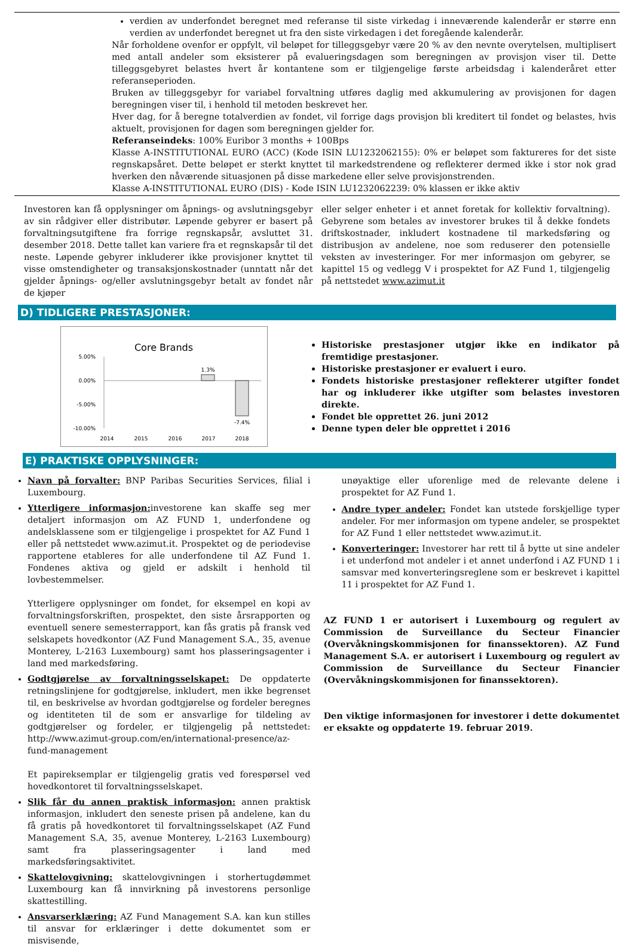verdien av underfondet beregnet med referanse til siste virkedag i inneværende kalenderår er større enn verdien av underfondet beregnet ut fra den siste virkedagen i det foregående kalenderår.
Når forholdene ovenfor er oppfylt, vil beløpet for tilleggsgebyr være 20 % av den nevnte overytelsen, multiplisert med antall andeler som eksisterer på evalueringsdagen som beregningen av provisjon viser til. Dette tilleggsgebyret belastes hvert år kontantene som er tilgjengelige første arbeidsdag i kalenderåret etter referanseperioden.
Bruken av tilleggsgebyr for variabel forvaltning utføres daglig med akkumulering av provisjonen for dagen beregningen viser til, i henhold til metoden beskrevet her.
Hver dag, for å beregne totalverdien av fondet, vil forrige dags provisjon bli kreditert til fondet og belastes, hvis aktuelt, provisjonen for dagen som beregningen gjelder for.
Referanseindeks: 100% Euribor 3 months + 100Bps
Klasse A-INSTITUTIONAL EURO (ACC) (Kode ISIN LU1232062155): 0% er beløpet som faktureres for det siste regnskapsåret. Dette beløpet er sterkt knyttet til markedstrendene og reflekterer dermed ikke i stor nok grad hverken den nåværende situasjonen på disse markedene eller selve provisjonstrenden.
Klasse A-INSTITUTIONAL EURO (DIS) - Kode ISIN LU1232062239: 0% klassen er ikke aktiv
Investoren kan få opplysninger om åpnings- og avslutningsgebyr av sin rådgiver eller distributør. Løpende gebyrer er basert på forvaltningsutgiftene fra forrige regnskapsår, avsluttet 31. desember 2018. Dette tallet kan variere fra et regnskapsår til det neste. Løpende gebyrer inkluderer ikke provisjoner knyttet til visse omstendigheter og transaksjonskostnader (unntatt når det gjelder åpnings- og/eller avslutningsgebyr betalt av fondet når de kjøper
eller selger enheter i et annet foretak for kollektiv forvaltning). Gebyrene som betales av investorer brukes til å dekke fondets driftskostnader, inkludert kostnadene til markedsføring og distribusjon av andelene, noe som reduserer den potensielle veksten av investeringer. For mer informasjon om gebyrer, se kapittel 15 og vedlegg V i prospektet for AZ Fund 1, tilgjengelig på nettstedet www.azimut.it
D) TIDLIGERE PRESTASJONER:
Core Brands
5.00%
0.00%
-5.00%
-10.00%
1.3%
-7.4%
2014
2015
2016
2017
2018
Historiske prestasjoner utgjør ikke en indikator på fremtidige prestasjoner.
Historiske prestasjoner er evaluert i euro.
Fondets historiske prestasjoner reflekterer utgifter fondet har og inkluderer ikke utgifter som belastes investoren direkte.
Fondet ble opprettet 26. juni 2012
Denne typen deler ble opprettet i 2016
E) PRAKTISKE OPPLYSNINGER:
Navn på forvalter: BNP Paribas Securities Services, filial i Luxembourg.
Ytterligere informasjon: investorene kan skaffe seg mer detaljert informasjon om AZ FUND 1, underfondene og andelsklassene som er tilgjengelige i prospektet for AZ Fund 1 eller på nettstedet www.azimut.it. Prospektet og de periodevise rapportene etableres for alle underfondene til AZ Fund 1. Fondenes aktiva og gjeld er adskilt i henhold til lovbestemmelser.
Ytterligere opplysninger om fondet, for eksempel en kopi av forvaltningsforskriften, prospektet, den siste årsrapporten og eventuell senere semesterrapport, kan fås gratis på fransk ved selskapets hovedkontor (AZ Fund Management S.A., 35, avenue Monterey, L-2163 Luxembourg) samt hos plasseringsagenter i land med markedsføring.
Godtgjørelse av forvaltningsselskapet: De oppdaterte retningslinjene for godtgjørelse, inkludert, men ikke begrenset til, en beskrivelse av hvordan godtgjørelse og fordeler beregnes og identiteten til de som er ansvarlige for tildeling av godtgjørelser og fordeler, er tilgjengelig på nettstedet: http://www.azimut-group.com/en/international-presence/az-fund-management
Et papireksemplar er tilgjengelig gratis ved forespørsel ved hovedkontoret til forvaltningsselskapet.
Slik får du annen praktisk informasjon: annen praktisk informasjon, inkludert den seneste prisen på andelene, kan du få gratis på hovedkontoret til forvaltningsselskapet (AZ Fund Management S.A, 35, avenue Monterey, L-2163 Luxembourg) samt fra plasseringsagenter i land med markedsføringsaktivitet.
Skattelovgivning: skattelovgivningen i storhertugdømmet Luxembourg kan få innvirkning på investorens personlige skattestilling.
Ansvarserklæring: AZ Fund Management S.A. kan kun stilles til ansvar for erklæringer i dette dokumentet som er misvisende,
unøyaktige eller uforenlige med de relevante delene i prospektet for AZ Fund 1.
Andre typer andeler: Fondet kan utstede forskjellige typer andeler. For mer informasjon om typene andeler, se prospektet for AZ Fund 1 eller nettstedet www.azimut.it.
Konverteringer: Investorer har rett til å bytte ut sine andeler i et underfond mot andeler i et annet underfond i AZ FUND 1 i samsvar med konverteringsreglene som er beskrevet i kapittel 11 i prospektet for AZ Fund 1.
AZ FUND 1 er autorisert i Luxembourg og regulert av Commission de Surveillance du Secteur Financier (Overvåkningskommisjonen for finanssektoren). AZ Fund Management S.A. er autorisert i Luxembourg og regulert av Commission de Surveillance du Secteur Financier (Overvåkningskommisjonen for finanssektoren).
Den viktige informasjonen for investorer i dette dokumentet er eksakte og oppdaterte 19. februar 2019.